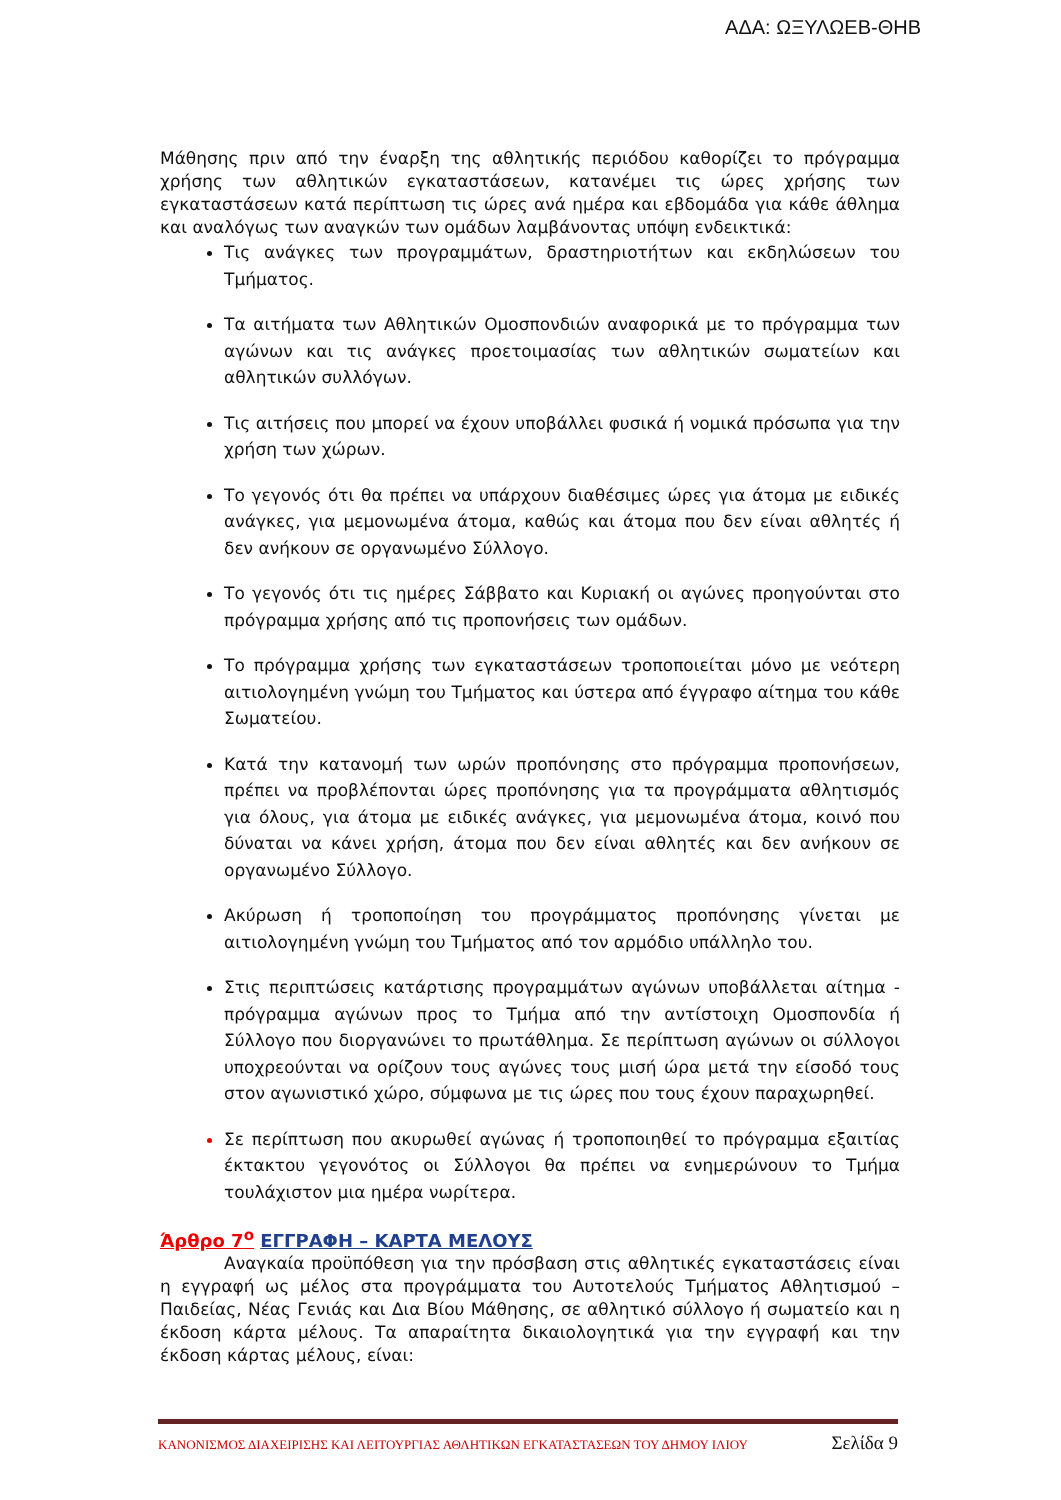ΑΔΑ: ΩΞΥΛΩΕΒ-ΘΗΒ
Μάθησης πριν από την έναρξη της αθλητικής περιόδου καθορίζει το πρόγραμμα χρήσης των αθλητικών εγκαταστάσεων, κατανέμει τις ώρες χρήσης των εγκαταστάσεων κατά περίπτωση τις ώρες ανά ημέρα και εβδομάδα για κάθε άθλημα και αναλόγως των αναγκών των ομάδων λαμβάνοντας υπόψη ενδεικτικά:
Τις ανάγκες των προγραμμάτων, δραστηριοτήτων και εκδηλώσεων του Τμήματος.
Τα αιτήματα των Αθλητικών Ομοσπονδιών αναφορικά με το πρόγραμμα των αγώνων και τις ανάγκες προετοιμασίας των αθλητικών σωματείων και αθλητικών συλλόγων.
Τις αιτήσεις που μπορεί να έχουν υποβάλλει φυσικά ή νομικά πρόσωπα για την χρήση των χώρων.
Το γεγονός ότι θα πρέπει να υπάρχουν διαθέσιμες ώρες για άτομα με ειδικές ανάγκες, για μεμονωμένα άτομα, καθώς και άτομα που δεν είναι αθλητές ή δεν ανήκουν σε οργανωμένο Σύλλογο.
Το γεγονός ότι τις ημέρες Σάββατο και Κυριακή οι αγώνες προηγούνται στο πρόγραμμα χρήσης από τις προπονήσεις των ομάδων.
Το πρόγραμμα χρήσης των εγκαταστάσεων τροποποιείται μόνο με νεότερη αιτιολογημένη γνώμη του Τμήματος και ύστερα από έγγραφο αίτημα του κάθε Σωματείου.
Κατά την κατανομή των ωρών προπόνησης στο πρόγραμμα προπονήσεων, πρέπει να προβλέπονται ώρες προπόνησης για τα προγράμματα αθλητισμός για όλους, για άτομα με ειδικές ανάγκες, για μεμονωμένα άτομα, κοινό που δύναται να κάνει χρήση, άτομα που δεν είναι αθλητές και δεν ανήκουν σε οργανωμένο Σύλλογο.
Ακύρωση ή τροποποίηση του προγράμματος προπόνησης γίνεται με αιτιολογημένη γνώμη του Τμήματος από τον αρμόδιο υπάλληλο του.
Στις περιπτώσεις κατάρτισης προγραμμάτων αγώνων υποβάλλεται αίτημα - πρόγραμμα αγώνων προς το Τμήμα από την αντίστοιχη Ομοσπονδία ή Σύλλογο που διοργανώνει το πρωτάθλημα. Σε περίπτωση αγώνων οι σύλλογοι υποχρεούνται να ορίζουν τους αγώνες τους μισή ώρα μετά την είσοδό τους στον αγωνιστικό χώρο, σύμφωνα με τις ώρες που τους έχουν παραχωρηθεί.
Σε περίπτωση που ακυρωθεί αγώνας ή τροποποιηθεί το πρόγραμμα εξαιτίας έκτακτου γεγονότος οι Σύλλογοι θα πρέπει να ενημερώνουν το Τμήμα τουλάχιστον μια ημέρα νωρίτερα.
Άρθρο 7<sup>ο</sup> ΕΓΓΡΑΦΗ – ΚΑΡΤΑ ΜΕΛΟΥΣ
Αναγκαία προϋπόθεση για την πρόσβαση στις αθλητικές εγκαταστάσεις είναι η εγγραφή ως μέλος στα προγράμματα του Αυτοτελούς Τμήματος Αθλητισμού – Παιδείας, Νέας Γενιάς και Δια Βίου Μάθησης, σε αθλητικό σύλλογο ή σωματείο και η έκδοση κάρτα μέλους. Τα απαραίτητα δικαιολογητικά για την εγγραφή και την έκδοση κάρτας μέλους, είναι:
ΚΑΝΟΝΙΣΜΟΣ ΔΙΑΧΕΙΡΙΣΗΣ ΚΑΙ ΛΕΙΤΟΥΡΓΙΑΣ ΑΘΛΗΤΙΚΩΝ ΕΓΚΑΤΑΣΤΑΣΕΩΝ ΤΟΥ ΔΗΜΟΥ ΙΛΙΟΥ Σελίδα 9